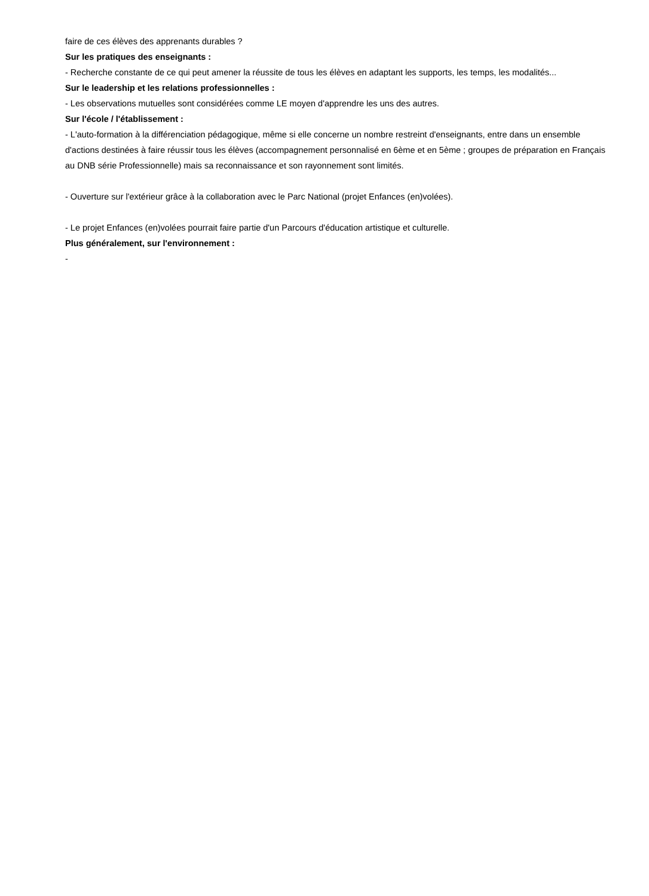faire de ces élèves des apprenants durables ?
Sur les pratiques des enseignants :
- Recherche constante de ce qui peut amener la réussite de tous les élèves en adaptant les supports, les temps, les modalités...
Sur le leadership et les relations professionnelles :
- Les observations mutuelles sont considérées comme LE moyen d'apprendre les uns des autres.
Sur l'école / l'établissement :
- L'auto-formation à la différenciation pédagogique, même si elle concerne un nombre restreint d'enseignants, entre dans un ensemble d'actions destinées à faire réussir tous les élèves (accompagnement personnalisé en 6ème et en 5ème ; groupes de préparation en Français au DNB série Professionnelle) mais sa reconnaissance et son rayonnement sont limités.
- Ouverture sur l'extérieur grâce à la collaboration avec le Parc National (projet Enfances (en)volées).
- Le projet Enfances (en)volées pourrait faire partie d'un Parcours d'éducation artistique et culturelle.
Plus généralement, sur l'environnement :
-